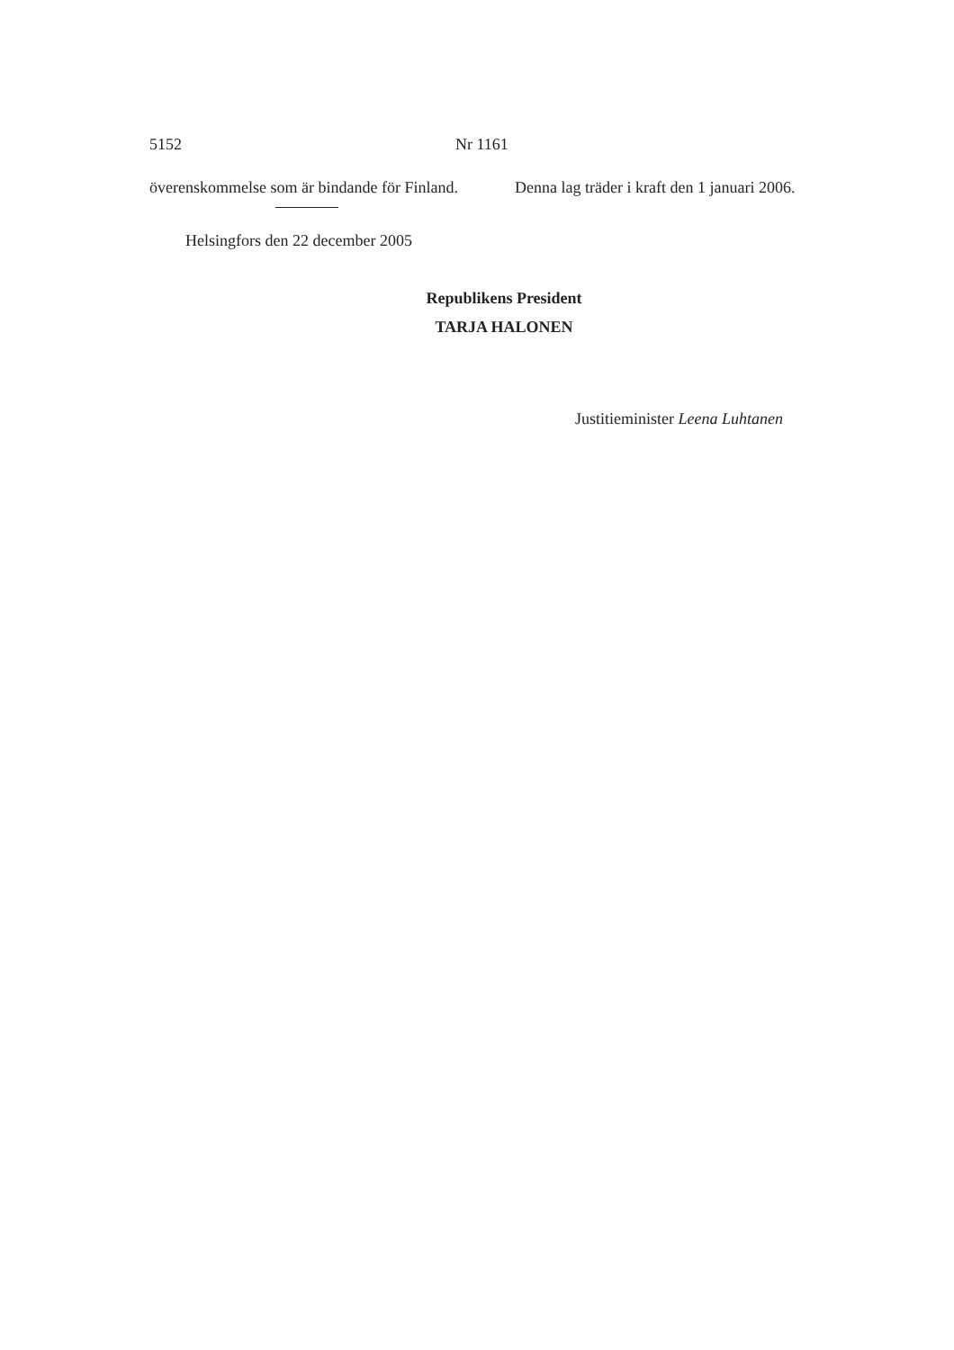5152 Nr 1161
överenskommelse som är bindande för Finland.
Denna lag träder i kraft den 1 januari 2006.
Helsingfors den 22 december 2005
Republikens President
TARJA HALONEN
Justitieminister Leena Luhtanen